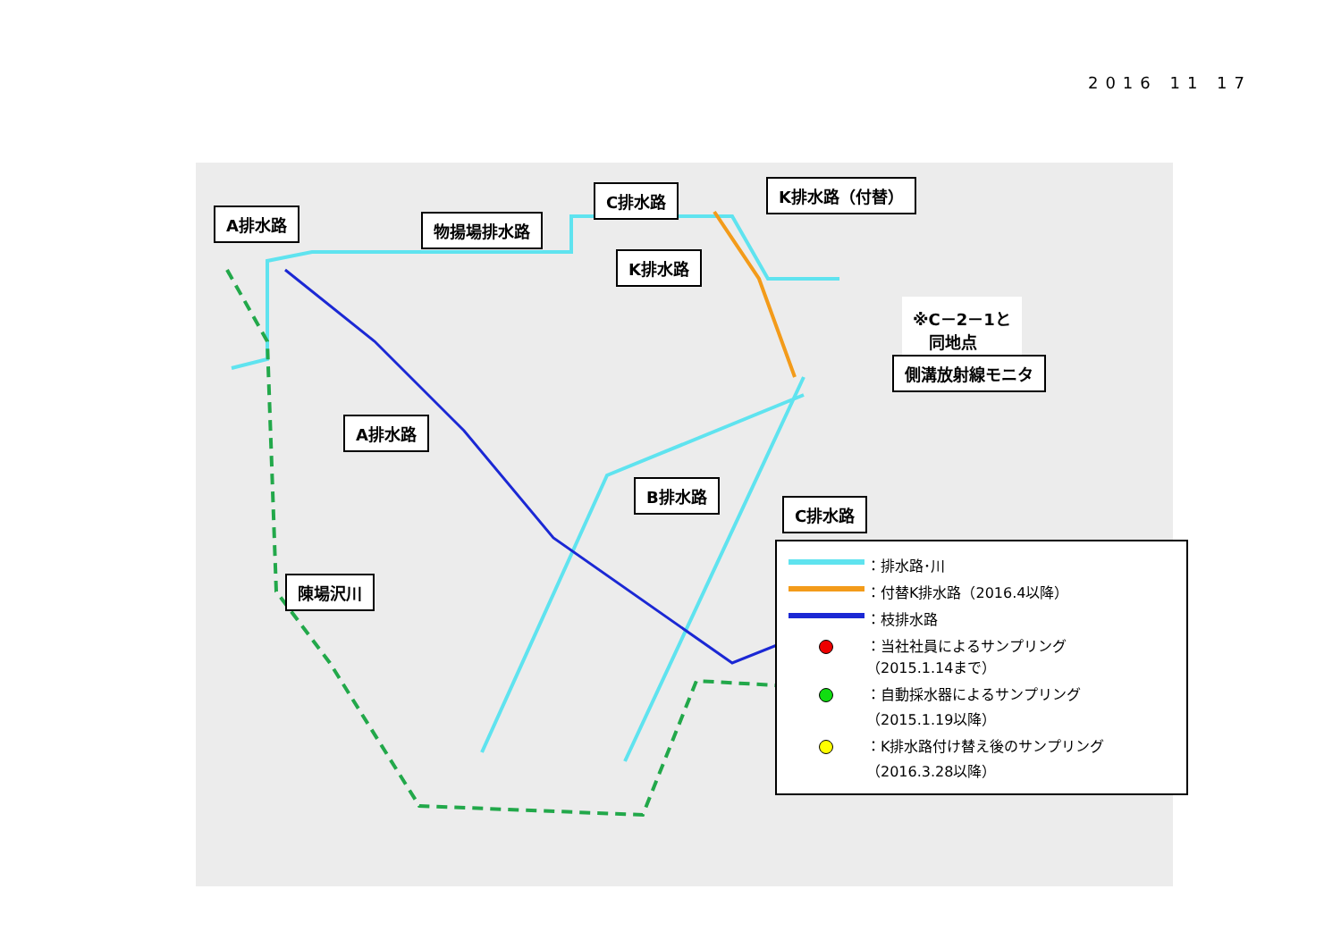2016 11 17
A排水路 物揚場排水路
C排水路 K排水路（付替）
K排水路
※C－2－1と
　同地点
側溝放射線モニタ
A排水路
B排水路
C排水路
陳場沢川
：排水路･川
：付替K排水路（2016.4以降）
：枝排水路
：当社社員によるサンプリング
（2015.1.14まで）
：自動採水器によるサンプリング
（2015.1.19以降）
：K排水路付け替え後のサンプリング
（2016.3.28以降）